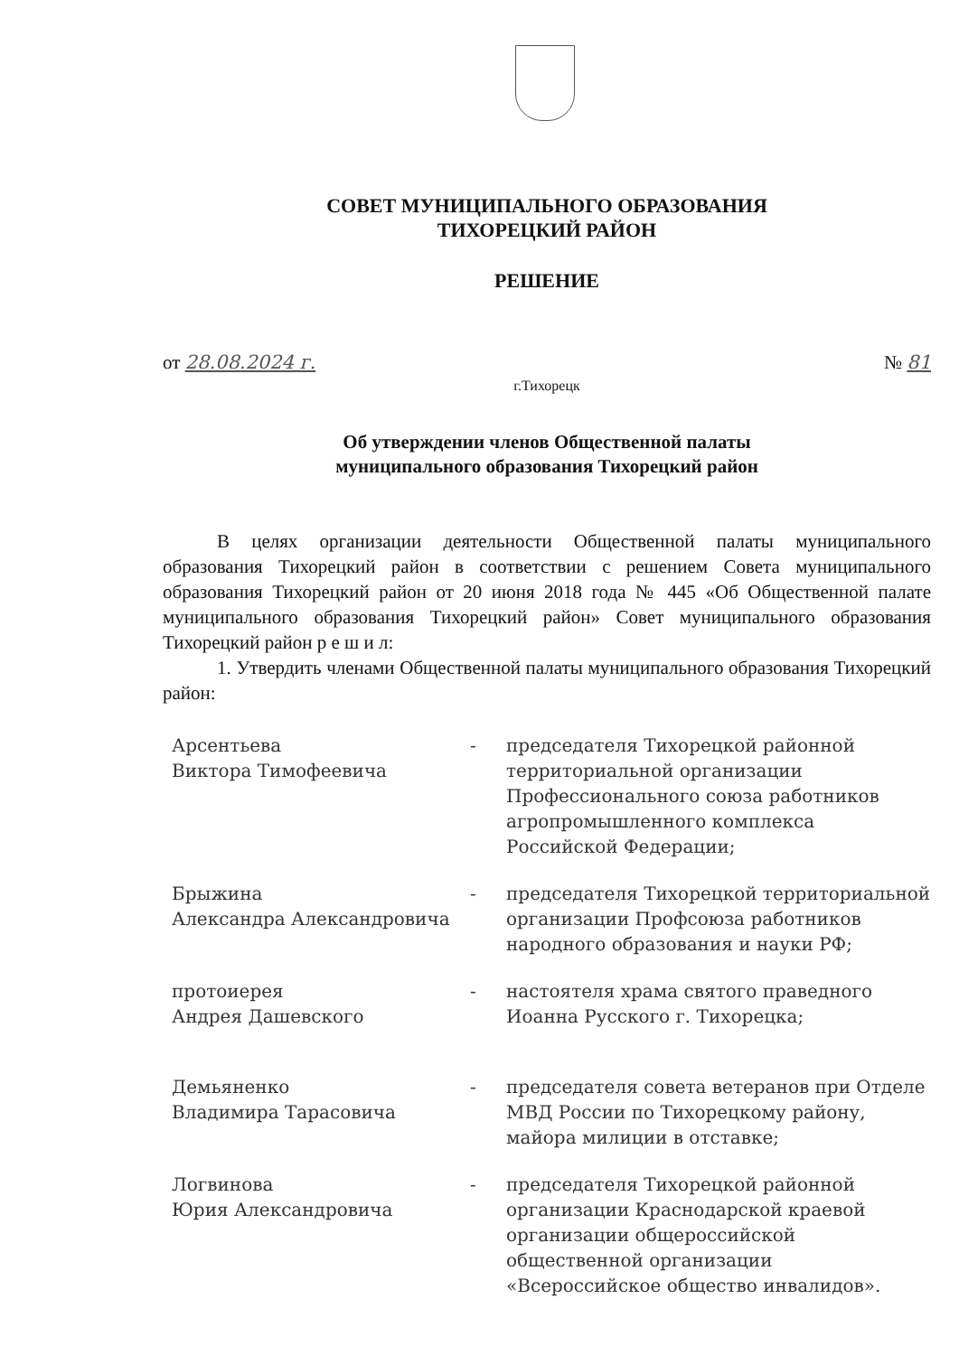СОВЕТ МУНИЦИПАЛЬНОГО ОБРАЗОВАНИЯ
ТИХОРЕЦКИЙ РАЙОН
РЕШЕНИЕ
от 28.08.2024 г. № 81
г.Тихорецк
Об утверждении членов Общественной палаты
муниципального образования Тихорецкий район
В целях организации деятельности Общественной палаты муниципального образования Тихорецкий район в соответствии с решением Совета муниципального образования Тихорецкий район от 20 июня 2018 года № 445 «Об Общественной палате муниципального образования Тихорецкий район» Совет муниципального образования Тихорецкий район р е ш и л:
1. Утвердить членами Общественной палаты муниципального образования Тихорецкий район:
Арсентьева
Виктора Тимофеевича
- председателя Тихорецкой районной территориальной организации Профессионального союза работников агропромышленного комплекса Российской Федерации;
Брыжина
Александра Александровича
- председателя Тихорецкой территориальной организации Профсоюза работников народного образования и науки РФ;
протоиерея
Андрея Дашевского
- настоятеля храма святого праведного Иоанна Русского г. Тихорецка;
Демьяненко
Владимира Тарасовича
- председателя совета ветеранов при Отделе МВД России по Тихорецкому району, майора милиции в отставке;
Логвинова
Юрия Александровича
- председателя Тихорецкой районной организации Краснодарской краевой организации общероссийской общественной организации «Всероссийское общество инвалидов».